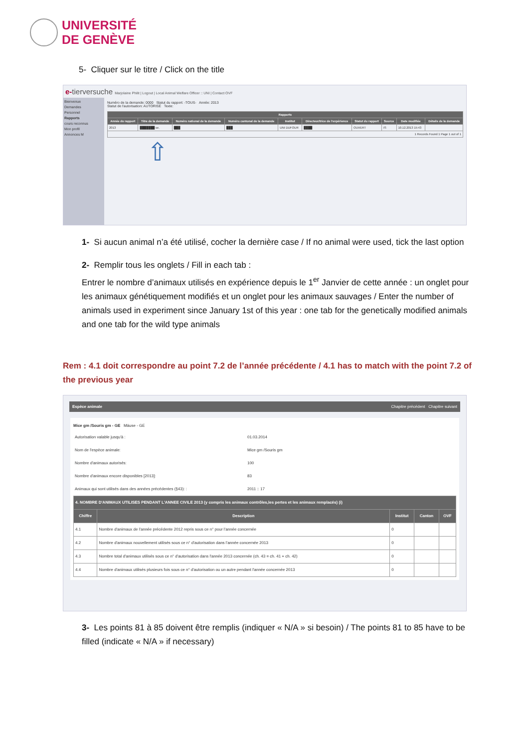UNIVERSITÉ
DE GENÈVE
5- Cliquer sur le titre / Click on the title
e-tierversuche Marjolaine Philit | Logout | Local Animal Welfare Officer :: UNI | Contact OVF
Bienvenue
Demandes
Personnel
Rapports
cours reconnus
Mon profil
Annonces M
Numéro de la demande: 0000 Statut du rapport: -TOUS- Année: 2013
Statut de l'autorisation: AUTORISÉ Texte:
| Rapports | | | | | | | | | |
| --- | --- | --- | --- | --- | --- | --- | --- | --- | --- |
| Année du rapport | Titre de la demande | Numéro national de la demande | Numéro cantonal de la demande | Institut | Directeur/trice de l'expérience | Statut du rapport | Source | Date modifiée | Détails de la demande |
| 2013 | ███████ se. | ███ | ███ | UNI DUFOUR | ████ | OUVERT | IS | 10.12.2013 15:43 | |
| 1 Records Found 1 Page 1 out of 1 | | | | | | | | | |
⇧
1- Si aucun animal n’a été utilisé, cocher la dernière case / If no animal were used, tick the last option
2- Remplir tous les onglets / Fill in each tab :
Entrer le nombre d’animaux utilisés en expérience depuis le 1<sup>er</sup> Janvier de cette année : un onglet pour les animaux génétiquement modifiés et un onglet pour les animaux sauvages / Enter the number of animals used in experiment since January 1st of this year : one tab for the genetically modified animals and one tab for the wild type animals
Rem : 4.1 doit correspondre au point 7.2 de l’année précédente / 4.1 has to match with the point 7.2 of the previous year
Espèce animale Chapitre précédent Chapitre suivant
Mice gm /Souris gm - GE Mäuse - GE
| Autorisation valable jusqu'à : | 01.03.2014 |
| Nom de l'espèce animale: | Mice gm /Souris gm |
| Nombre d'animaux autorisés: | 100 |
| Nombre d'animaux encore disponibles [2013]: | 83 |
| Animaux qui sont utilisés dans des années précédentes (§43): : | 2011 :: 17 |
| 4. NOMBRE D'ANIMAUX UTILISES PENDANT L'ANNEE CIVILE 2013 (y compris les animaux contrôles,les pertes et les animaux remplacés) (i) | | | | |
| --- | --- | --- | --- | --- |
| Chiffre | Description | Institut | Canton | OVF |
| 4.1 | Nombre d'animaux de l'année précédente 2012 repris sous ce n° pour l'année concernée | 0 | | |
| 4.2 | Nombre d'animaux nouvellement utilisés sous ce n° d'autorisation dans l'année concernée 2013 | 0 | | |
| 4.3 | Nombre total d'animaux utilisés sous ce n° d'autorisation dans l'année 2013 concernée (ch. 43 = ch. 41 + ch. 42) | 0 | | |
| 4.4 | Nombre d'animaux utilisés plusieurs fois sous ce n° d'autorisation ou un autre pendant l'année concernée 2013 | 0 | | |
3- Les points 81 à 85 doivent être remplis (indiquer « N/A » si besoin) / The points 81 to 85 have to be filled (indicate « N/A » if necessary)